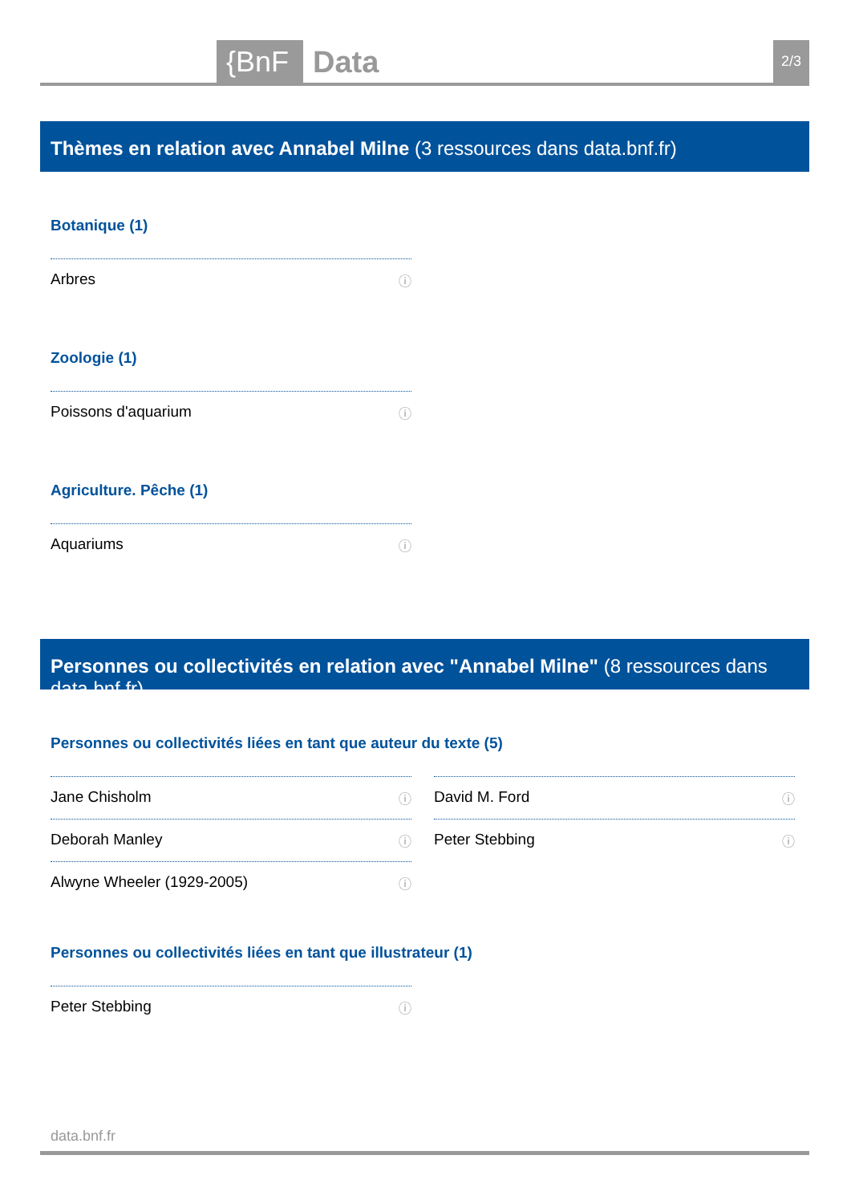{BnF Data 2/3
Thèmes en relation avec Annabel Milne (3 ressources dans data.bnf.fr)
Botanique (1)
Arbres ⓘ
Zoologie (1)
Poissons d'aquarium ⓘ
Agriculture. Pêche (1)
Aquariums ⓘ
Personnes ou collectivités en relation avec "Annabel Milne" (8 ressources dans data.bnf.fr)
Personnes ou collectivités liées en tant que auteur du texte (5)
Jane Chisholm ⓘ
Deborah Manley ⓘ
Alwyne Wheeler (1929-2005) ⓘ
David M. Ford ⓘ
Peter Stebbing ⓘ
Personnes ou collectivités liées en tant que illustrateur (1)
Peter Stebbing ⓘ
data.bnf.fr